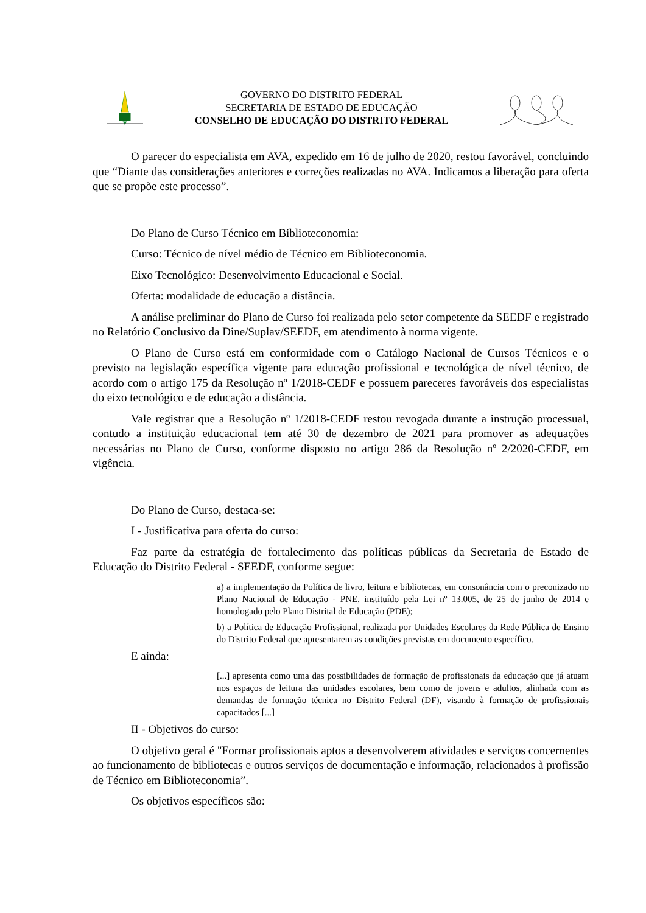GOVERNO DO DISTRITO FEDERAL
SECRETARIA DE ESTADO DE EDUCAÇÃO
CONSELHO DE EDUCAÇÃO DO DISTRITO FEDERAL
O parecer do especialista em AVA, expedido em 16 de julho de 2020, restou favorável, concluindo que “Diante das considerações anteriores e correções realizadas no AVA. Indicamos a liberação para oferta que se propõe este processo”.
Do Plano de Curso Técnico em Biblioteconomia:
Curso: Técnico de nível médio de Técnico em Biblioteconomia.
Eixo Tecnológico: Desenvolvimento Educacional e Social.
Oferta: modalidade de educação a distância.
A análise preliminar do Plano de Curso foi realizada pelo setor competente da SEEDF e registrado no Relatório Conclusivo da Dine/Suplav/SEEDF, em atendimento à norma vigente.
O Plano de Curso está em conformidade com o Catálogo Nacional de Cursos Técnicos e o previsto na legislação específica vigente para educação profissional e tecnológica de nível técnico, de acordo com o artigo 175 da Resolução nº 1/2018-CEDF e possuem pareceres favoráveis dos especialistas do eixo tecnológico e de educação a distância.
Vale registrar que a Resolução nº 1/2018-CEDF restou revogada durante a instrução processual, contudo a instituição educacional tem até 30 de dezembro de 2021 para promover as adequações necessárias no Plano de Curso, conforme disposto no artigo 286 da Resolução nº 2/2020-CEDF, em vigência.
Do Plano de Curso, destaca-se:
I - Justificativa para oferta do curso:
Faz parte da estratégia de fortalecimento das políticas públicas da Secretaria de Estado de Educação do Distrito Federal - SEEDF, conforme segue:
a) a implementação da Política de livro, leitura e bibliotecas, em consonância com o preconizado no Plano Nacional de Educação - PNE, instituído pela Lei nº 13.005, de 25 de junho de 2014 e homologado pelo Plano Distrital de Educação (PDE);
b) a Política de Educação Profissional, realizada por Unidades Escolares da Rede Pública de Ensino do Distrito Federal que apresentarem as condições previstas em documento específico.
E ainda:
[...] apresenta como uma das possibilidades de formação de profissionais da educação que já atuam nos espaços de leitura das unidades escolares, bem como de jovens e adultos, alinhada com as demandas de formação técnica no Distrito Federal (DF), visando à formação de profissionais capacitados [...]
II - Objetivos do curso:
O objetivo geral é "Formar profissionais aptos a desenvolverem atividades e serviços concernentes ao funcionamento de bibliotecas e outros serviços de documentação e informação, relacionados à profissão de Técnico em Biblioteconomia”.
Os objetivos específicos são: